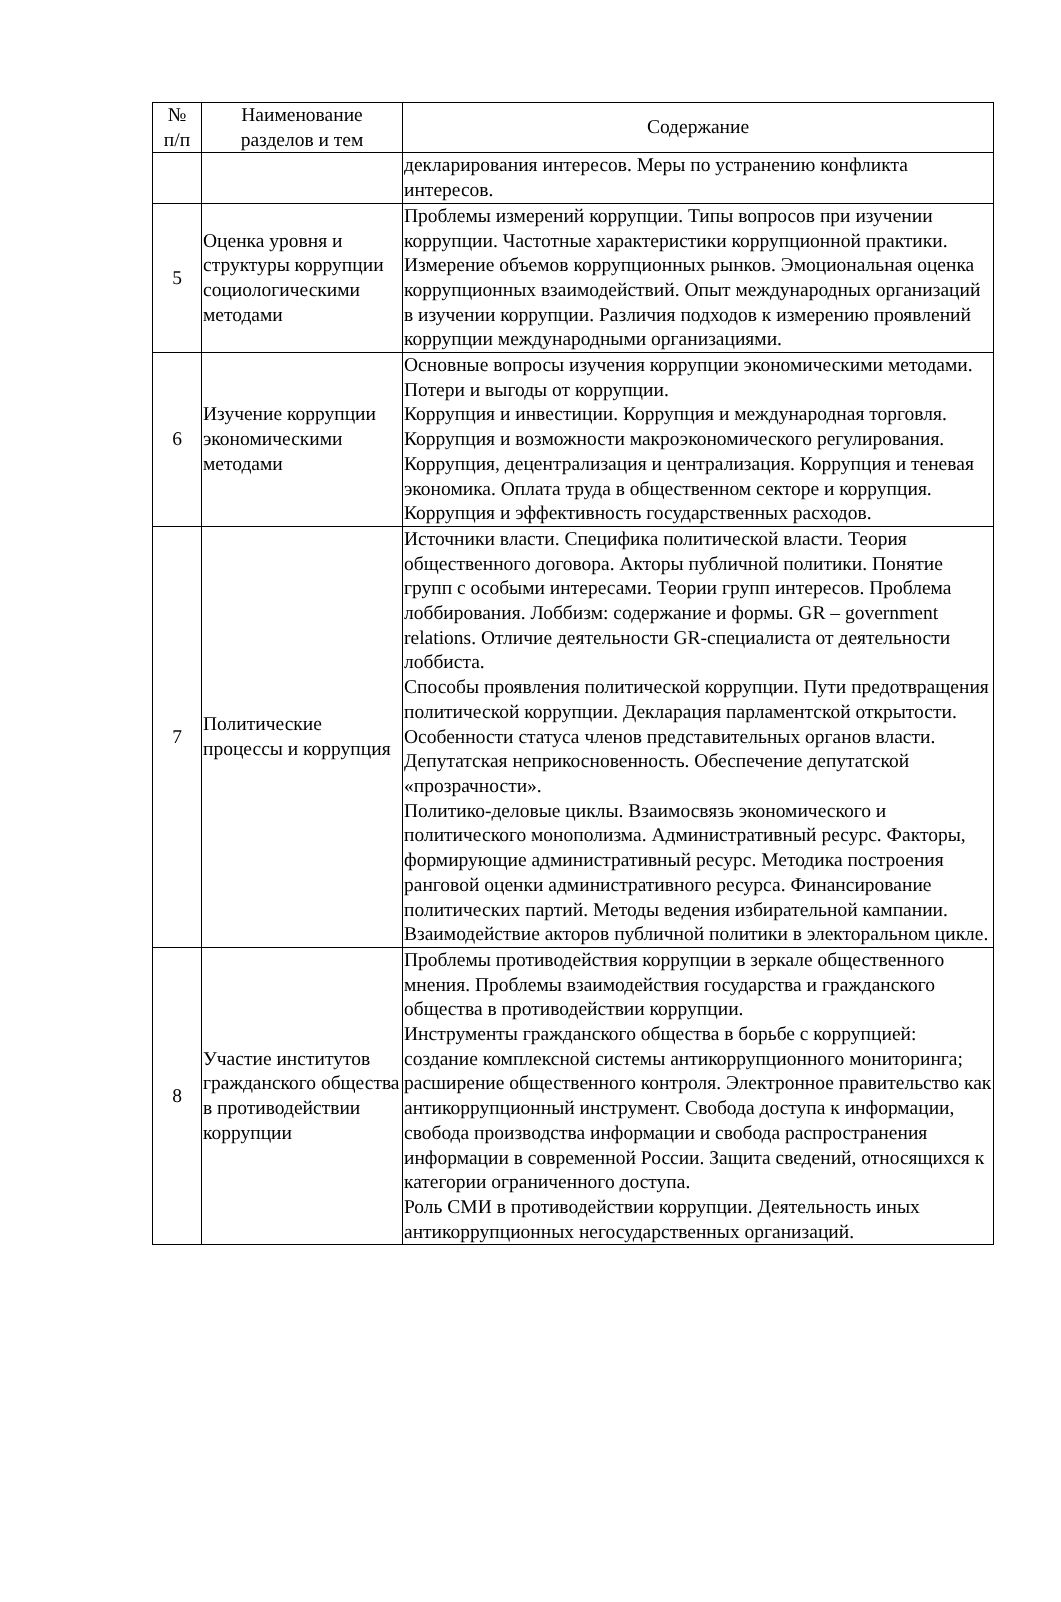| № п/п | Наименование разделов и тем | Содержание |
| --- | --- | --- |
| | | декларирования интересов. Меры по устранению конфликта интересов. |
| 5 | Оценка уровня и структуры коррупции социологическими методами | Проблемы измерений коррупции. Типы вопросов при изучении коррупции. Частотные характеристики коррупционной практики. Измерение объемов коррупционных рынков. Эмоциональная оценка коррупционных взаимодействий. Опыт международных организаций в изучении коррупции. Различия подходов к измерению проявлений коррупции международными организациями. |
| 6 | Изучение коррупции экономическими методами | Основные вопросы изучения коррупции экономическими методами. Потери и выгоды от коррупции. Коррупция и инвестиции. Коррупция и международная торговля. Коррупция и возможности макроэкономического регулирования. Коррупция, децентрализация и централизация. Коррупция и теневая экономика. Оплата труда в общественном секторе и коррупция. Коррупция и эффективность государственных расходов. |
| 7 | Политические процессы и коррупция | Источники власти. Специфика политической власти. Теория общественного договора. Акторы публичной политики. Понятие групп с особыми интересами. Теории групп интересов. Проблема лоббирования. Лоббизм: содержание и формы. GR – government relations. Отличие деятельности GR-специалиста от деятельности лоббиста. Способы проявления политической коррупции. Пути предотвращения политической коррупции. Декларация парламентской открытости. Особенности статуса членов представительных органов власти. Депутатская неприкосновенность. Обеспечение депутатской «прозрачности». Политико-деловые циклы. Взаимосвязь экономического и политического монополизма. Административный ресурс. Факторы, формирующие административный ресурс. Методика построения ранговой оценки административного ресурса. Финансирование политических партий. Методы ведения избирательной кампании. Взаимодействие акторов публичной политики в электоральном цикле. |
| 8 | Участие институтов гражданского общества в противодействии коррупции | Проблемы противодействия коррупции в зеркале общественного мнения. Проблемы взаимодействия государства и гражданского общества в противодействии коррупции. Инструменты гражданского общества в борьбе с коррупцией: создание комплексной системы антикоррупционного мониторинга; расширение общественного контроля. Электронное правительство как антикоррупционный инструмент. Свобода доступа к информации, свобода производства информации и свобода распространения информации в современной России. Защита сведений, относящихся к категории ограниченного доступа. Роль СМИ в противодействии коррупции. Деятельность иных антикоррупционных негосударственных организаций. |